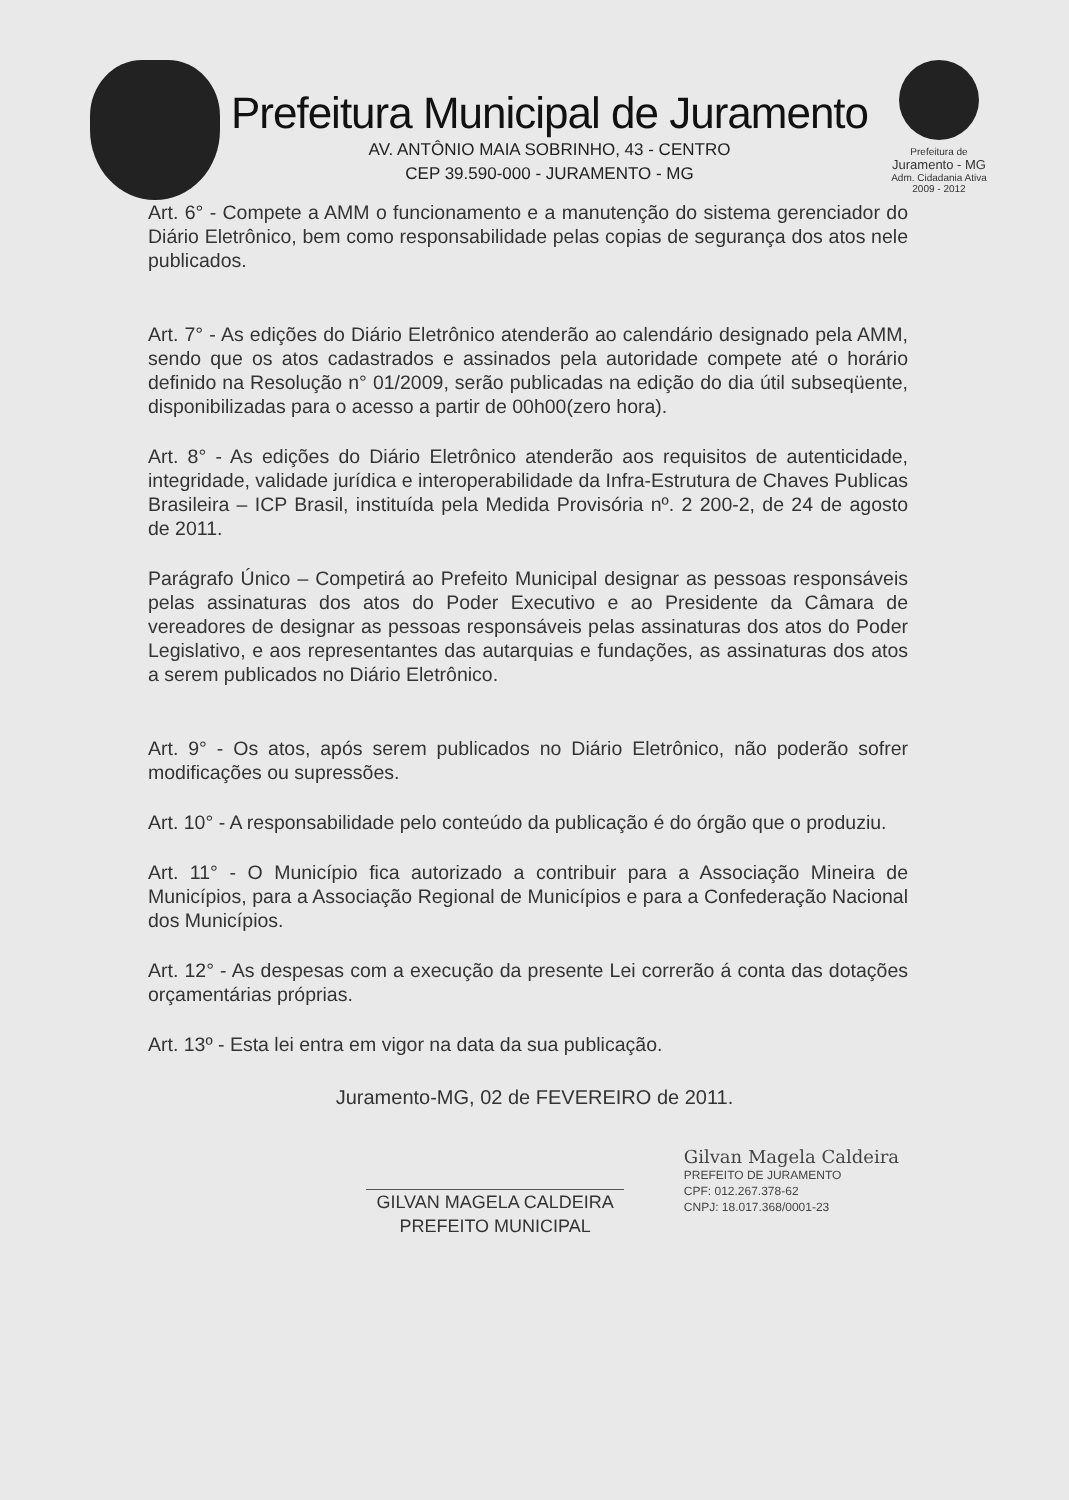Prefeitura Municipal de Juramento
AV. ANTÔNIO MAIA SOBRINHO, 43 - CENTRO
CEP 39.590-000 - JURAMENTO - MG
Prefeitura de
Juramento - MG
Adm. Cidadania Ativa
2009 - 2012
Art. 6° - Compete a AMM o funcionamento e a manutenção do sistema gerenciador do Diário Eletrônico, bem como responsabilidade pelas copias de segurança dos atos nele publicados.
Art. 7° - As edições do Diário Eletrônico atenderão ao calendário designado pela AMM, sendo que os atos cadastrados e assinados pela autoridade compete até o horário definido na Resolução n° 01/2009, serão publicadas na edição do dia útil subseqüente, disponibilizadas para o acesso a partir de 00h00(zero hora).
Art. 8° - As edições do Diário Eletrônico atenderão aos requisitos de autenticidade, integridade, validade jurídica e interoperabilidade da Infra-Estrutura de Chaves Publicas Brasileira – ICP Brasil, instituída pela Medida Provisória nº. 2 200-2, de 24 de agosto de 2011.
Parágrafo Único – Competirá ao Prefeito Municipal designar as pessoas responsáveis pelas assinaturas dos atos do Poder Executivo e ao Presidente da Câmara de vereadores de designar as pessoas responsáveis pelas assinaturas dos atos do Poder Legislativo, e aos representantes das autarquias e fundações, as assinaturas dos atos a serem publicados no Diário Eletrônico.
Art. 9° - Os atos, após serem publicados no Diário Eletrônico, não poderão sofrer modificações ou supressões.
Art. 10° - A responsabilidade pelo conteúdo da publicação é do órgão que o produziu.
Art. 11° - O Município fica autorizado a contribuir para a Associação Mineira de Municípios, para a Associação Regional de Municípios e para a Confederação Nacional dos Municípios.
Art. 12° - As despesas com a execução da presente Lei correrão á conta das dotações orçamentárias próprias.
Art. 13º - Esta lei entra em vigor na data da sua publicação.
Juramento-MG, 02 de FEVEREIRO de 2011.
GILVAN MAGELA CALDEIRA
PREFEITO MUNICIPAL
Gilvan Magela Caldeira
PREFEITO DE JURAMENTO
CPF: 012.267.378-62
CNPJ: 18.017.368/0001-23